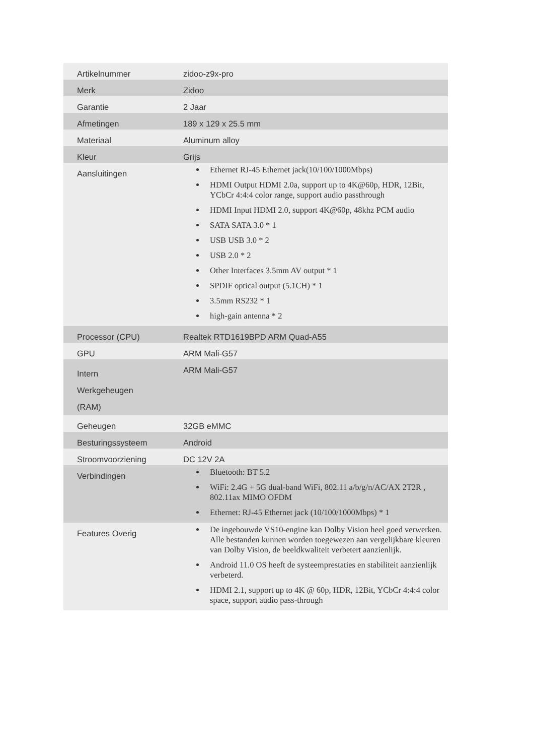| Artikelnummer | zidoo-z9x-pro |
| Merk | Zidoo |
| Garantie | 2 Jaar |
| Afmetingen | 189 x 129 x 25.5 mm |
| Materiaal | Aluminum alloy |
| Kleur | Grijs |
| Aansluitingen | Ethernet RJ-45 Ethernet jack(10/100/1000Mbps) HDMI Output HDMI 2.0a, support up to 4K@60p, HDR, 12Bit, YCbCr 4:4:4 color range, support audio passthrough HDMI Input HDMI 2.0, support 4K@60p, 48khz PCM audio SATA SATA 3.0 * 1 USB USB 3.0 * 2 USB 2.0 * 2 Other Interfaces 3.5mm AV output * 1 SPDIF optical output (5.1CH) * 1 3.5mm RS232 * 1 high-gain antenna * 2 |
| Processor (CPU) | Realtek RTD1619BPD ARM Quad-A55 |
| GPU | ARM Mali-G57 |
| Intern Werkgeheugen (RAM) | ARM Mali-G57 |
| Geheugen | 32GB eMMC |
| Besturingssysteem | Android |
| Stroomvoorziening | DC 12V 2A |
| Verbindingen | Bluetooth: BT 5.2 WiFi: 2.4G + 5G dual-band WiFi, 802.11 a/b/g/n/AC/AX 2T2R , 802.11ax MIMO OFDM Ethernet: RJ-45 Ethernet jack (10/100/1000Mbps) * 1 |
| Features Overig | De ingebouwde VS10-engine kan Dolby Vision heel goed verwerken. Alle bestanden kunnen worden toegewezen aan vergelijkbare kleuren van Dolby Vision, de beeldkwaliteit verbetert aanzienlijk. Android 11.0 OS heeft de systeemprestaties en stabiliteit aanzienlijk verbeterd. HDMI 2.1, support up to 4K @ 60p, HDR, 12Bit, YCbCr 4:4:4 color space, support audio pass-through |